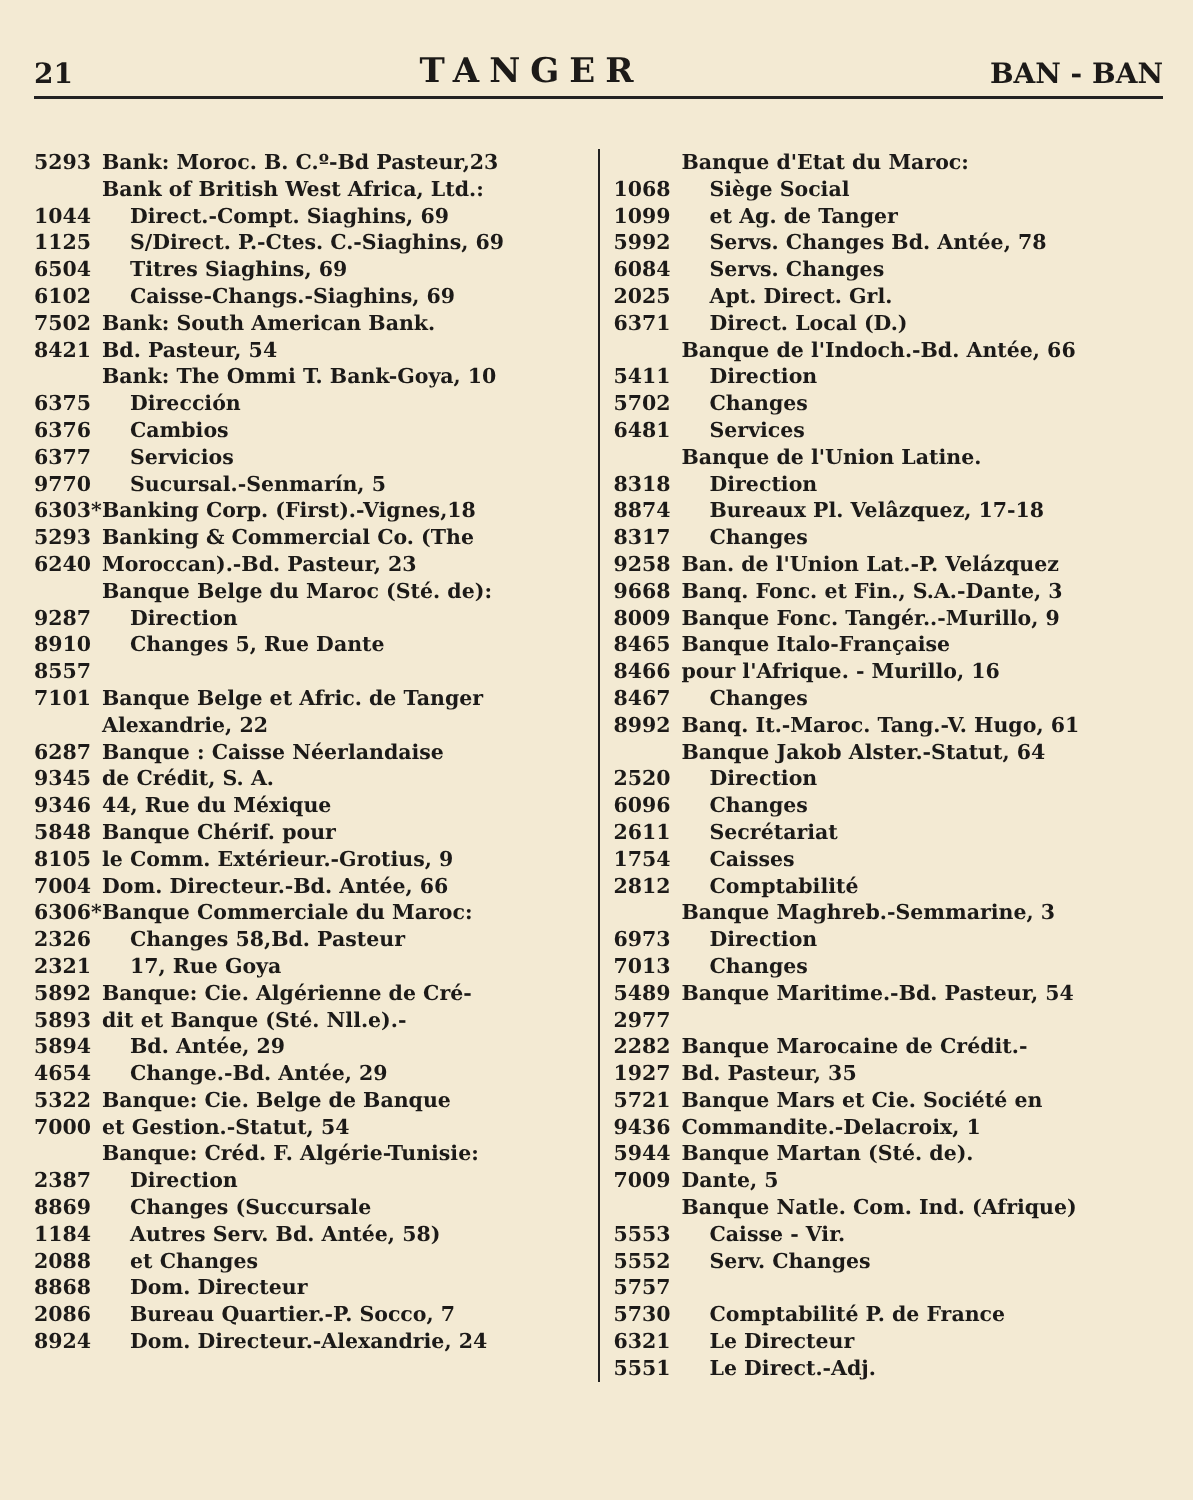21 TANGER BAN - BAN
5293 Bank: Moroc. B. C.º-Bd Pasteur,23
Bank of British West Africa, Ltd.:
1044 Direct.-Compt. Siaghins, 69
1125 S/Direct. P.-Ctes. C.-Siaghins, 69
6504 Titres Siaghins, 69
6102 Caisse-Changs.-Siaghins, 69
7502 Bank: South American Bank.
8421 Bd. Pasteur, 54
Bank: The Ommi T. Bank-Goya, 10
6375 Dirección
6376 Cambios
6377 Servicios
9770 Sucursal.-Senmarín, 5
6303* Banking Corp. (First).-Vignes,18
5293 Banking & Commercial Co. (The
6240 Moroccan).-Bd. Pasteur, 23
Banque Belge du Maroc (Sté. de):
9287 Direction
8910 Changes 5, Rue Dante
8557
7101 Banque Belge et Afric. de Tanger Alexandrie, 22
6287 Banque : Caisse Néerlandaise
9345 de Crédit, S. A.
9346 44, Rue du Méxique
5848 Banque Chérif. pour
8105 le Comm. Extérieur.-Grotius, 9
7004 Dom. Directeur.-Bd. Antée, 66
6306* Banque Commerciale du Maroc:
2326 Changes 58,Bd. Pasteur
2321 17, Rue Goya
5892 Banque: Cie. Algérienne de Cré-
5893 dit et Banque (Sté. Nll.e).-
5894 Bd. Antée, 29
4654 Change.-Bd. Antée, 29
5322 Banque: Cie. Belge de Banque
7000 et Gestion.-Statut, 54
Banque: Créd. F. Algérie-Tunisie:
2387 Direction
8869 Changes (Succursale
1184 Autres Serv. Bd. Antée, 58)
2088 et Changes
8868 Dom. Directeur
2086 Bureau Quartier.-P. Socco, 7
8924 Dom. Directeur.-Alexandrie, 24
Banque d'Etat du Maroc:
1068 Siège Social
1099 et Ag. de Tanger
5992 Servs. Changes Bd. Antée, 78
6084 Servs. Changes
2025 Apt. Direct. Grl.
6371 Direct. Local (D.)
Banque de l'Indoch.-Bd. Antée, 66
5411 Direction
5702 Changes
6481 Services
Banque de l'Union Latine.
8318 Direction
8874 Bureaux Pl. Velâzquez, 17-18
8317 Changes
9258 Ban. de l'Union Lat.-P. Velázquez
9668 Banq. Fonc. et Fin., S.A.-Dante, 3
8009 Banque Fonc. Tangér..-Murillo, 9
8465 Banque Italo-Française
8466 pour l'Afrique. - Murillo, 16
8467 Changes
8992 Banq. It.-Maroc. Tang.-V. Hugo, 61
Banque Jakob Alster.-Statut, 64
2520 Direction
6096 Changes
2611 Secrétariat
1754 Caisses
2812 Comptabilité
Banque Maghreb.-Semmarine, 3
6973 Direction
7013 Changes
5489 Banque Maritime.-Bd. Pasteur, 54
2977
2282 Banque Marocaine de Crédit.-
1927 Bd. Pasteur, 35
5721 Banque Mars et Cie. Société en
9436 Commandite.-Delacroix, 1
5944 Banque Martan (Sté. de).
7009 Dante, 5
Banque Natle. Com. Ind. (Afrique)
5553 Caisse - Vir.
5552 Serv. Changes
5757
5730 Comptabilité P. de France
6321 Le Directeur
5551 Le Direct.-Adj.